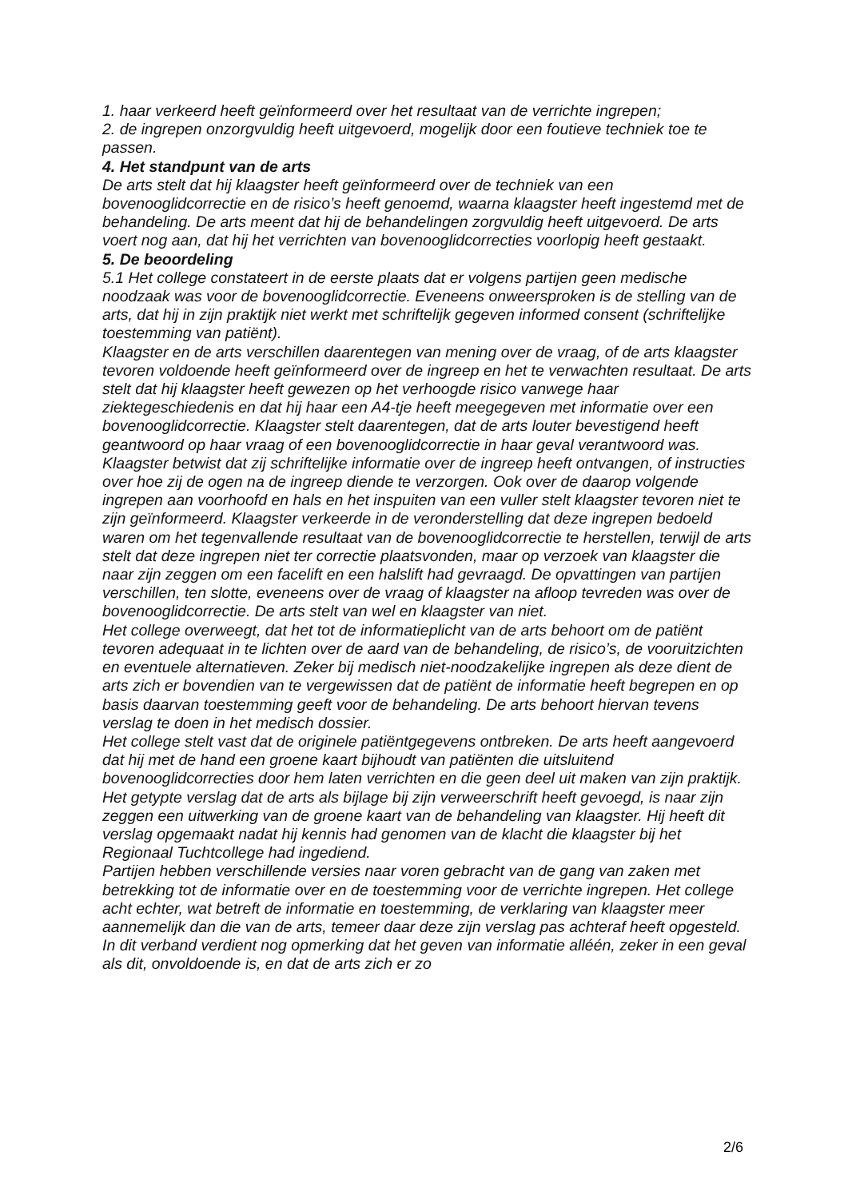1. haar verkeerd heeft geïnformeerd over het resultaat van de verrichte ingrepen;
2. de ingrepen onzorgvuldig heeft uitgevoerd, mogelijk door een foutieve techniek toe te passen.
4. Het standpunt van de arts
De arts stelt dat hij klaagster heeft geïnformeerd over de techniek van een bovenooglidcorrectie en de risico’s heeft genoemd, waarna klaagster heeft ingestemd met de behandeling. De arts meent dat hij de behandelingen zorgvuldig heeft uitgevoerd. De arts voert nog aan, dat hij het verrichten van bovenooglidcorrecties voorlopig heeft gestaakt.
5. De beoordeling
5.1 Het college constateert in de eerste plaats dat er volgens partijen geen medische noodzaak was voor de bovenooglidcorrectie. Eveneens onweersproken is de stelling van de arts, dat hij in zijn praktijk niet werkt met schriftelijk gegeven informed consent (schriftelijke toestemming van patiënt).
Klaagster en de arts verschillen daarentegen van mening over de vraag, of de arts klaagster tevoren voldoende heeft geïnformeerd over de ingreep en het te verwachten resultaat. De arts stelt dat hij klaagster heeft gewezen op het verhoogde risico vanwege haar ziektegeschiedenis en dat hij haar een A4-tje heeft meegegeven met informatie over een bovenooglidcorrectie. Klaagster stelt daarentegen, dat de arts louter bevestigend heeft geantwoord op haar vraag of een bovenooglidcorrectie in haar geval verantwoord was. Klaagster betwist dat zij schriftelijke informatie over de ingreep heeft ontvangen, of instructies over hoe zij de ogen na de ingreep diende te verzorgen. Ook over de daarop volgende ingrepen aan voorhoofd en hals en het inspuiten van een vuller stelt klaagster tevoren niet te zijn geïnformeerd. Klaagster verkeerde in de veronderstelling dat deze ingrepen bedoeld waren om het tegenvallende resultaat van de bovenooglidcorrectie te herstellen, terwijl de arts stelt dat deze ingrepen niet ter correctie plaatsvonden, maar op verzoek van klaagster die naar zijn zeggen om een facelift en een halslift had gevraagd. De opvattingen van partijen verschillen, ten slotte, eveneens over de vraag of klaagster na afloop tevreden was over de bovenooglidcorrectie. De arts stelt van wel en klaagster van niet.
Het college overweegt, dat het tot de informatieplicht van de arts behoort om de patiënt tevoren adequaat in te lichten over de aard van de behandeling, de risico’s, de vooruitzichten en eventuele alternatieven. Zeker bij medisch niet-noodzakelijke ingrepen als deze dient de arts zich er bovendien van te vergewissen dat de patiënt de informatie heeft begrepen en op basis daarvan toestemming geeft voor de behandeling. De arts behoort hiervan tevens verslag te doen in het medisch dossier.
Het college stelt vast dat de originele patiëntgegevens ontbreken. De arts heeft aangevoerd dat hij met de hand een groene kaart bijhoudt van patiënten die uitsluitend bovenooglidcorrecties door hem laten verrichten en die geen deel uit maken van zijn praktijk. Het getypte verslag dat de arts als bijlage bij zijn verweerschrift heeft gevoegd, is naar zijn zeggen een uitwerking van de groene kaart van de behandeling van klaagster. Hij heeft dit verslag opgemaakt nadat hij kennis had genomen van de klacht die klaagster bij het Regionaal Tuchtcollege had ingediend.
Partijen hebben verschillende versies naar voren gebracht van de gang van zaken met betrekking tot de informatie over en de toestemming voor de verrichte ingrepen. Het college acht echter, wat betreft de informatie en toestemming, de verklaring van klaagster meer aannemelijk dan die van de arts, temeer daar deze zijn verslag pas achteraf heeft opgesteld. In dit verband verdient nog opmerking dat het geven van informatie alléén, zeker in een geval als dit, onvoldoende is, en dat de arts zich er zo
2/6